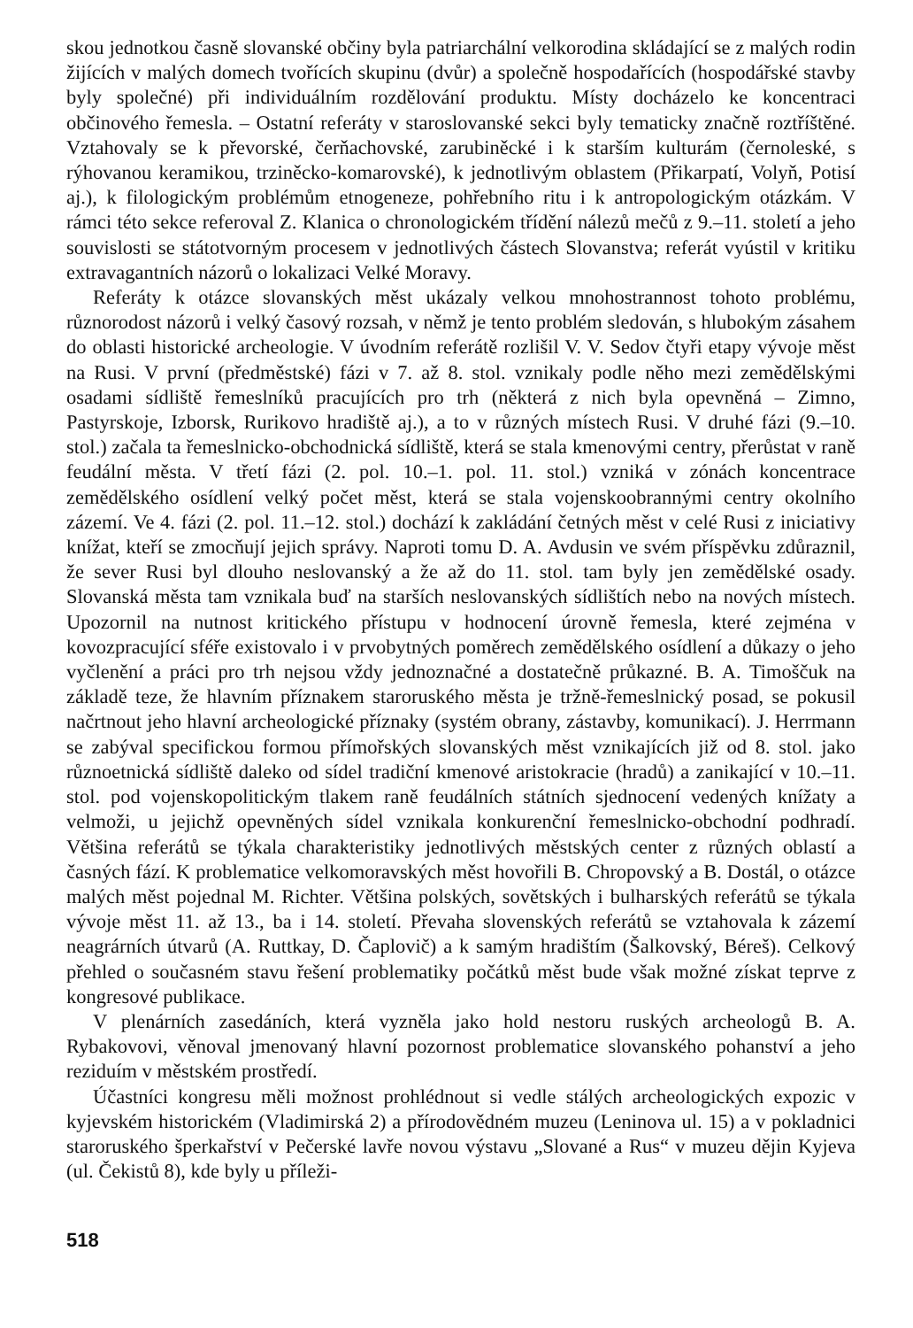skou jednotkou časně slovanské občiny byla patriarchální velkorodina skládající se z malých rodin žijících v malých domech tvořících skupinu (dvůr) a společně hospodařících (hospodářské stavby byly společné) při individuálním rozdělování produktu. Místy docházelo ke koncentraci občinového řemesla. – Ostatní referáty v staroslovanské sekci byly tematicky značně roztříštěné. Vztahovaly se k převorské, čerňachovské, zarubiněcké i k starším kulturám (černoleské, s rýhovanou keramikou, trziněcko-komarovské), k jednotlivým oblastem (Přikarpatí, Volyň, Potisí aj.), k filologickým problémům etnogeneze, pohřebního ritu i k antropologickým otázkám. V rámci této sekce referoval Z. Klanica o chronologickém třídění nálezů mečů z 9.–11. století a jeho souvislosti se státotvorným procesem v jednotlivých částech Slovanstva; referát vyústil v kritiku extravagantních názorů o lokalizaci Velké Moravy.
Referáty k otázce slovanských měst ukázaly velkou mnohostrannost tohoto problému, různorodost názorů i velký časový rozsah, v němž je tento problém sledován, s hlubokým zásahem do oblasti historické archeologie. V úvodním referátě rozlišil V. V. Sedov čtyři etapy vývoje měst na Rusi. V první (předměstské) fázi v 7. až 8. stol. vznikaly podle něho mezi zemědělskými osadami sídliště řemeslníků pracujících pro trh (některá z nich byla opevněná – Zimno, Pastyrskoje, Izborsk, Rurikovo hradiště aj.), a to v různých místech Rusi. V druhé fázi (9.–10. stol.) začala ta řemeslnicko-obchodnická sídliště, která se stala kmenovými centry, přerůstat v raně feudální města. V třetí fázi (2. pol. 10.–1. pol. 11. stol.) vzniká v zónách koncentrace zemědělského osídlení velký počet měst, která se stala vojenskoobrannými centry okolního zázemí. Ve 4. fázi (2. pol. 11.–12. stol.) dochází k zakládání četných měst v celé Rusi z iniciativy knížat, kteří se zmocňují jejich správy. Naproti tomu D. A. Avdusin ve svém příspěvku zdůraznil, že sever Rusi byl dlouho neslovanský a že až do 11. stol. tam byly jen zemědělské osady. Slovanská města tam vznikala buď na starších neslovanských sídlištích nebo na nových místech. Upozornil na nutnost kritického přístupu v hodnocení úrovně řemesla, které zejména v kovozpracující sféře existovalo i v prvobytných poměrech zemědělského osídlení a důkazy o jeho vyčlenění a práci pro trh nejsou vždy jednoznačné a dostatečně průkazné. B. A. Timoščuk na základě teze, že hlavním příznakem staroruského města je tržně-řemeslnický posad, se pokusil načrtnout jeho hlavní archeologické příznaky (systém obrany, zástavby, komunikací). J. Herrmann se zabýval specifickou formou přímořských slovanských měst vznikajících již od 8. stol. jako různoetnická sídliště daleko od sídel tradiční kmenové aristokracie (hradů) a zanikající v 10.–11. stol. pod vojenskopolitickým tlakem raně feudálních státních sjednocení vedených knížaty a velmoži, u jejichž opevněných sídel vznikala konkurenční řemeslnicko-obchodní podhradí. Většina referátů se týkala charakteristiky jednotlivých městských center z různých oblastí a časných fází. K problematice velkomoravských měst hovořili B. Chropovský a B. Dostál, o otázce malých měst pojednal M. Richter. Většina polských, sovětských i bulharských referátů se týkala vývoje měst 11. až 13., ba i 14. století. Převaha slovenských referátů se vztahovala k zázemí neagrárních útvarů (A. Ruttkay, D. Čaplovič) a k samým hradištím (Šalkovský, Béreš). Celkový přehled o současném stavu řešení problematiky počátků měst bude však možné získat teprve z kongresové publikace.
V plenárních zasedáních, která vyzněla jako hold nestoru ruských archeologů B. A. Rybakovovi, věnoval jmenovaný hlavní pozornost problematice slovanského pohanství a jeho reziduím v městském prostředí.
Účastníci kongresu měli možnost prohlédnout si vedle stálých archeologických expozic v kyjevském historickém (Vladimirská 2) a přírodovědném muzeu (Leninova ul. 15) a v pokladnici staroruského šperkařství v Pečerské lavře novou výstavu „Slované a Rus“ v muzeu dějin Kyjeva (ul. Čekistů 8), kde byly u příleži-
518